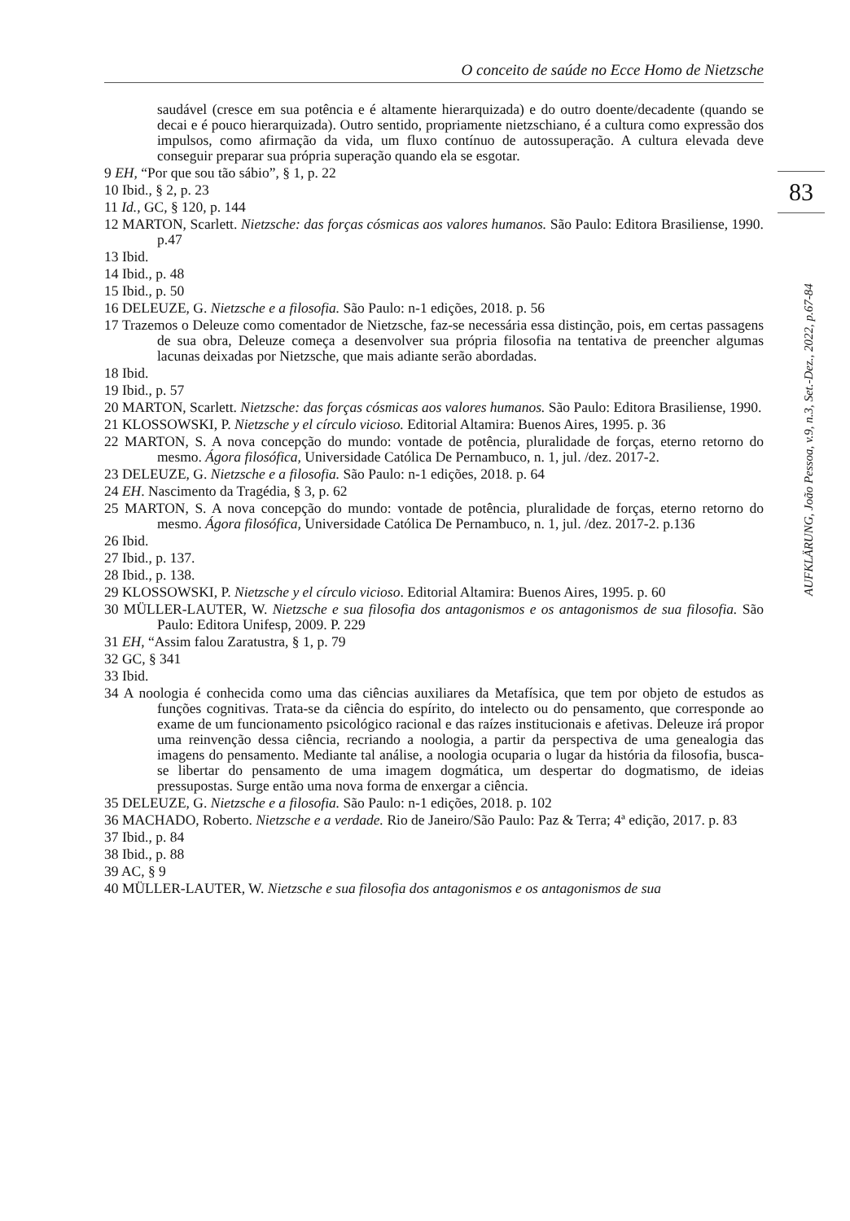O conceito de saúde no Ecce Homo de Nietzsche
83
AUFKLÄRUNG, João Pessoa, v.9, n.3, Set.-Dez., 2022, p.67-84
saudável (cresce em sua potência e é altamente hierarquizada) e do outro doente/decadente (quando se decai e é pouco hierarquizada). Outro sentido, propriamente nietzschiano, é a cultura como expressão dos impulsos, como afirmação da vida, um fluxo contínuo de autossuperação. A cultura elevada deve conseguir preparar sua própria superação quando ela se esgotar.
9 EH, “Por que sou tão sábio”, § 1, p. 22
10 Ibid., § 2, p. 23
11 Id., GC, § 120, p. 144
12 MARTON, Scarlett. Nietzsche: das forças cósmicas aos valores humanos. São Paulo: Editora Brasiliense, 1990. p.47
13 Ibid.
14 Ibid., p. 48
15 Ibid., p. 50
16 DELEUZE, G. Nietzsche e a filosofia. São Paulo: n-1 edições, 2018. p. 56
17 Trazemos o Deleuze como comentador de Nietzsche, faz-se necessária essa distinção, pois, em certas passagens de sua obra, Deleuze começa a desenvolver sua própria filosofia na tentativa de preencher algumas lacunas deixadas por Nietzsche, que mais adiante serão abordadas.
18 Ibid.
19 Ibid., p. 57
20 MARTON, Scarlett. Nietzsche: das forças cósmicas aos valores humanos. São Paulo: Editora Brasiliense, 1990.
21 KLOSSOWSKI, P. Nietzsche y el círculo vicioso. Editorial Altamira: Buenos Aires, 1995. p. 36
22 MARTON, S. A nova concepção do mundo: vontade de potência, pluralidade de forças, eterno retorno do mesmo. Ágora filosófica, Universidade Católica De Pernambuco, n. 1, jul. /dez. 2017-2.
23 DELEUZE, G. Nietzsche e a filosofia. São Paulo: n-1 edições, 2018. p. 64
24 EH. Nascimento da Tragédia, § 3, p. 62
25 MARTON, S. A nova concepção do mundo: vontade de potência, pluralidade de forças, eterno retorno do mesmo. Ágora filosófica, Universidade Católica De Pernambuco, n. 1, jul. /dez. 2017-2. p.136
26 Ibid.
27 Ibid., p. 137.
28 Ibid., p. 138.
29 KLOSSOWSKI, P. Nietzsche y el círculo vicioso. Editorial Altamira: Buenos Aires, 1995. p. 60
30 MÜLLER-LAUTER, W. Nietzsche e sua filosofia dos antagonismos e os antagonismos de sua filosofia. São Paulo: Editora Unifesp, 2009. P. 229
31 EH, “Assim falou Zaratustra, § 1, p. 79
32 GC, § 341
33 Ibid.
34 A noologia é conhecida como uma das ciências auxiliares da Metafísica, que tem por objeto de estudos as funções cognitivas. Trata-se da ciência do espírito, do intelecto ou do pensamento, que corresponde ao exame de um funcionamento psicológico racional e das raízes institucionais e afetivas. Deleuze irá propor uma reinvenção dessa ciência, recriando a noologia, a partir da perspectiva de uma genealogia das imagens do pensamento. Mediante tal análise, a noologia ocuparia o lugar da história da filosofia, busca-se libertar do pensamento de uma imagem dogmática, um despertar do dogmatismo, de ideias pressupostas. Surge então uma nova forma de enxergar a ciência.
35 DELEUZE, G. Nietzsche e a filosofia. São Paulo: n-1 edições, 2018. p. 102
36 MACHADO, Roberto. Nietzsche e a verdade. Rio de Janeiro/São Paulo: Paz & Terra; 4ª edição, 2017. p. 83
37 Ibid., p. 84
38 Ibid., p. 88
39 AC, § 9
40 MÜLLER-LAUTER, W. Nietzsche e sua filosofia dos antagonismos e os antagonismos de sua